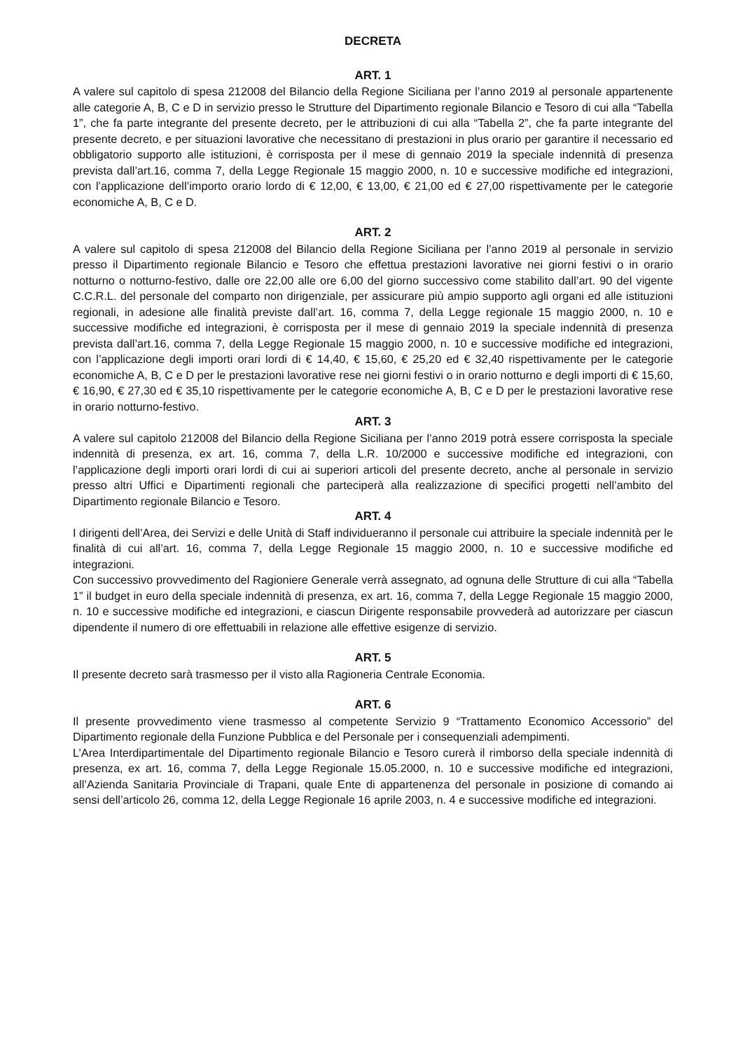DECRETA
ART. 1
A valere sul capitolo di spesa 212008 del Bilancio della Regione Siciliana per l’anno 2019 al personale appartenente alle categorie A, B, C e D in servizio presso le Strutture del Dipartimento regionale Bilancio e Tesoro di cui alla “Tabella 1”, che fa parte integrante del presente decreto, per le attribuzioni di cui alla “Tabella 2”, che fa parte integrante del presente decreto, e per situazioni lavorative che necessitano di prestazioni in plus orario per garantire il necessario ed obbligatorio supporto alle istituzioni, è corrisposta per il mese di gennaio 2019 la speciale indennità di presenza prevista dall’art.16, comma 7, della Legge Regionale 15 maggio 2000, n. 10 e successive modifiche ed integrazioni, con l’applicazione dell’importo orario lordo di € 12,00, € 13,00, € 21,00 ed € 27,00 rispettivamente per le categorie economiche A, B, C e D.
ART. 2
A valere sul capitolo di spesa 212008 del Bilancio della Regione Siciliana per l’anno 2019 al personale in servizio presso il Dipartimento regionale Bilancio e Tesoro che effettua prestazioni lavorative nei giorni festivi o in orario notturno o notturno-festivo, dalle ore 22,00 alle ore 6,00 del giorno successivo come stabilito dall’art. 90 del vigente C.C.R.L. del personale del comparto non dirigenziale, per assicurare più ampio supporto agli organi ed alle istituzioni regionali, in adesione alle finalità previste dall’art. 16, comma 7, della Legge regionale 15 maggio 2000, n. 10 e successive modifiche ed integrazioni, è corrisposta per il mese di gennaio 2019 la speciale indennità di presenza prevista dall’art.16, comma 7, della Legge Regionale 15 maggio 2000, n. 10 e successive modifiche ed integrazioni, con l’applicazione degli importi orari lordi di € 14,40, € 15,60, € 25,20 ed € 32,40 rispettivamente per le categorie economiche A, B, C e D per le prestazioni lavorative rese nei giorni festivi o in orario notturno e degli importi di € 15,60, € 16,90, € 27,30 ed € 35,10 rispettivamente per le categorie economiche A, B, C e D per le prestazioni lavorative rese in orario notturno-festivo.
ART. 3
A valere sul capitolo 212008 del Bilancio della Regione Siciliana per l’anno 2019 potrà essere corrisposta la speciale indennità di presenza, ex art. 16, comma 7, della L.R. 10/2000 e successive modifiche ed integrazioni, con l’applicazione degli importi orari lordi di cui ai superiori articoli del presente decreto, anche al personale in servizio presso altri Uffici e Dipartimenti regionali che parteciperà alla realizzazione di specifici progetti nell’ambito del Dipartimento regionale Bilancio e Tesoro.
ART. 4
I dirigenti dell’Area, dei Servizi e delle Unità di Staff individueranno il personale cui attribuire la speciale indennità per le finalità di cui all’art. 16, comma 7, della Legge Regionale 15 maggio 2000, n. 10 e successive modifiche ed integrazioni.
Con successivo provvedimento del Ragioniere Generale verrà assegnato, ad ognuna delle Strutture di cui alla “Tabella 1” il budget in euro della speciale indennità di presenza, ex art. 16, comma 7, della Legge Regionale 15 maggio 2000, n. 10 e successive modifiche ed integrazioni, e ciascun Dirigente responsabile provvederà ad autorizzare per ciascun dipendente il numero di ore effettuabili in relazione alle effettive esigenze di servizio.
ART. 5
Il presente decreto sarà trasmesso per il visto alla Ragioneria Centrale Economia.
ART. 6
Il presente provvedimento viene trasmesso al competente Servizio 9 “Trattamento Economico Accessorio” del Dipartimento regionale della Funzione Pubblica e del Personale per i consequenziali adempimenti.
L’Area Interdipartimentale del Dipartimento regionale Bilancio e Tesoro curerà il rimborso della speciale indennità di presenza, ex art. 16, comma 7, della Legge Regionale 15.05.2000, n. 10 e successive modifiche ed integrazioni, all’Azienda Sanitaria Provinciale di Trapani, quale Ente di appartenenza del personale in posizione di comando ai sensi dell’articolo 26, comma 12, della Legge Regionale 16 aprile 2003, n. 4 e successive modifiche ed integrazioni.